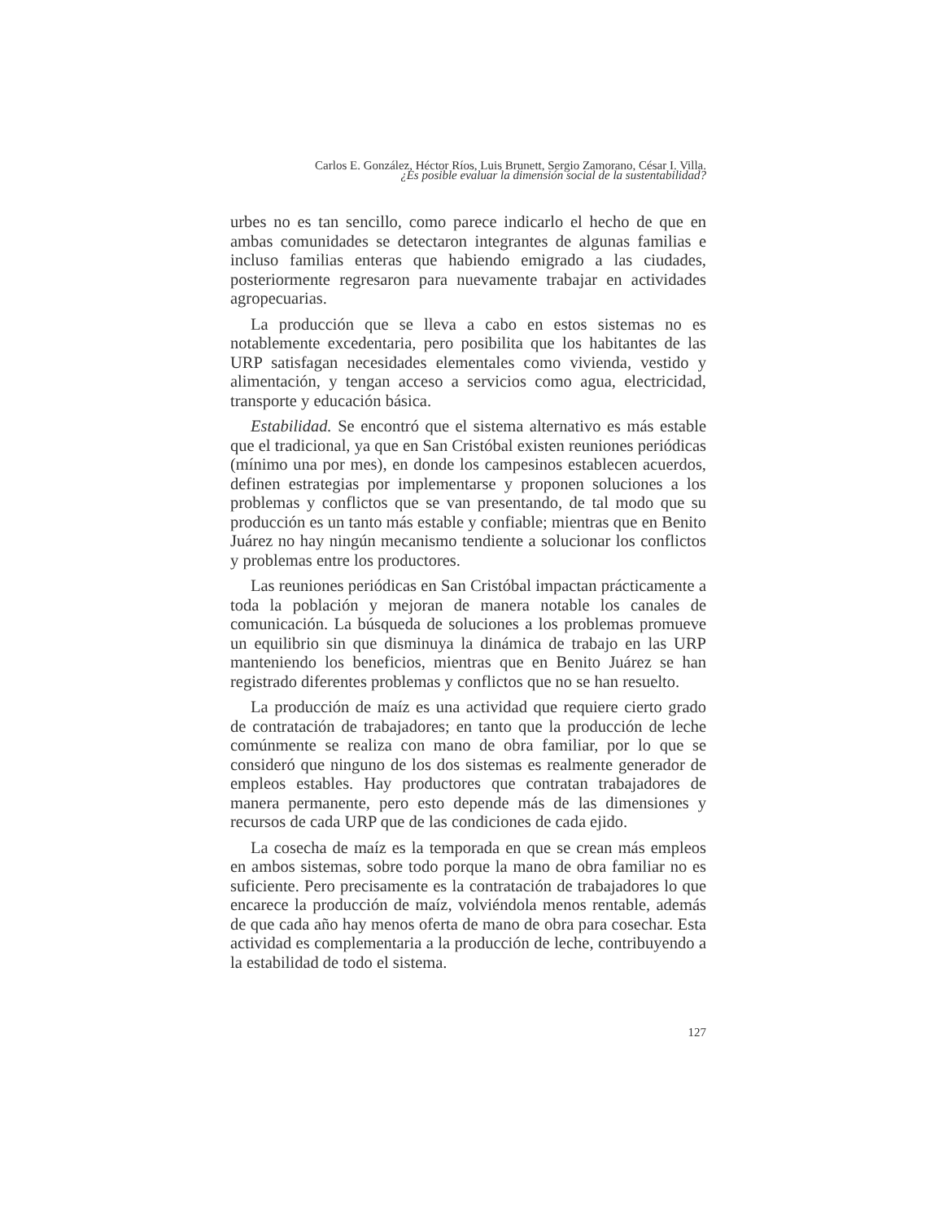Carlos E. González, Héctor Ríos, Luis Brunett, Sergio Zamorano, César I. Villa.
¿Es posible evaluar la dimensión social de la sustentabilidad?
urbes no es tan sencillo, como parece indicarlo el hecho de que en ambas comunidades se detectaron integrantes de algunas familias e incluso familias enteras que habiendo emigrado a las ciudades, posteriormente regresaron para nuevamente trabajar en actividades agropecuarias.
La producción que se lleva a cabo en estos sistemas no es notablemente excedentaria, pero posibilita que los habitantes de las URP satisfagan necesidades elementales como vivienda, vestido y alimentación, y tengan acceso a servicios como agua, electricidad, transporte y educación básica.
Estabilidad. Se encontró que el sistema alternativo es más estable que el tradicional, ya que en San Cristóbal existen reuniones periódicas (mínimo una por mes), en donde los campesinos establecen acuerdos, definen estrategias por implementarse y proponen soluciones a los problemas y conflictos que se van presentando, de tal modo que su producción es un tanto más estable y confiable; mientras que en Benito Juárez no hay ningún mecanismo tendiente a solucionar los conflictos y problemas entre los productores.
Las reuniones periódicas en San Cristóbal impactan prácticamente a toda la población y mejoran de manera notable los canales de comunicación. La búsqueda de soluciones a los problemas promueve un equilibrio sin que disminuya la dinámica de trabajo en las URP manteniendo los beneficios, mientras que en Benito Juárez se han registrado diferentes problemas y conflictos que no se han resuelto.
La producción de maíz es una actividad que requiere cierto grado de contratación de trabajadores; en tanto que la producción de leche comúnmente se realiza con mano de obra familiar, por lo que se consideró que ninguno de los dos sistemas es realmente generador de empleos estables. Hay productores que contratan trabajadores de manera permanente, pero esto depende más de las dimensiones y recursos de cada URP que de las condiciones de cada ejido.
La cosecha de maíz es la temporada en que se crean más empleos en ambos sistemas, sobre todo porque la mano de obra familiar no es suficiente. Pero precisamente es la contratación de trabajadores lo que encarece la producción de maíz, volviéndola menos rentable, además de que cada año hay menos oferta de mano de obra para cosechar. Esta actividad es complementaria a la producción de leche, contribuyendo a la estabilidad de todo el sistema.
127